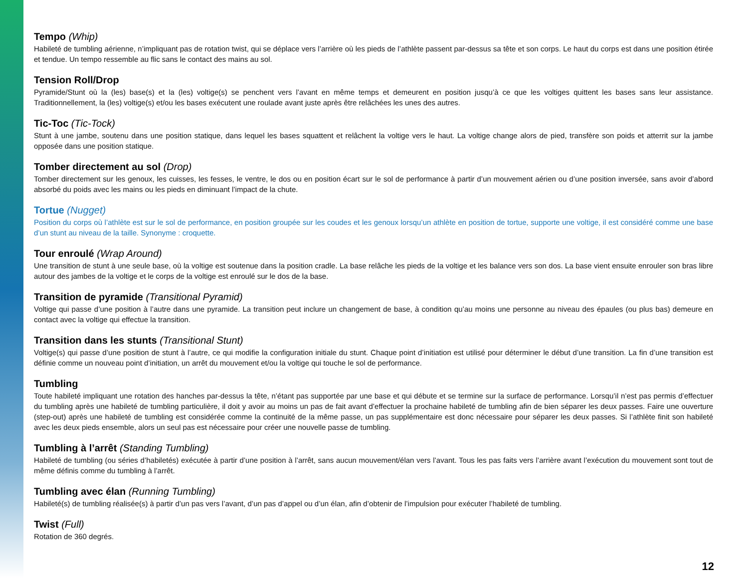Tempo (Whip)
Habileté de tumbling aérienne, n’impliquant pas de rotation twist, qui se déplace vers l’arrière où les pieds de l’athlète passent par-dessus sa tête et son corps. Le haut du corps est dans une position étirée et tendue. Un tempo ressemble au flic sans le contact des mains au sol.
Tension Roll/Drop
Pyramide/Stunt où la (les) base(s) et la (les) voltige(s) se penchent vers l’avant en même temps et demeurent en position jusqu’à ce que les voltiges quittent les bases sans leur assistance. Traditionnellement, la (les) voltige(s) et/ou les bases exécutent une roulade avant juste après être relâchées les unes des autres.
Tic-Toc (Tic-Tock)
Stunt à une jambe, soutenu dans une position statique, dans lequel les bases squattent et relâchent la voltige vers le haut. La voltige change alors de pied, transfère son poids et atterrit sur la jambe opposée dans une position statique.
Tomber directement au sol (Drop)
Tomber directement sur les genoux, les cuisses, les fesses, le ventre, le dos ou en position écart sur le sol de performance à partir d’un mouvement aérien ou d’une position inversée, sans avoir d’abord absorbé du poids avec les mains ou les pieds en diminuant l’impact de la chute.
Tortue (Nugget)
Position du corps où l’athlète est sur le sol de performance, en position groupée sur les coudes et les genoux lorsqu’un athlète en position de tortue, supporte une voltige, il est considéré comme une base d’un stunt au niveau de la taille. Synonyme : croquette.
Tour enroulé (Wrap Around)
Une transition de stunt à une seule base, où la voltige est soutenue dans la position cradle. La base relâche les pieds de la voltige et les balance vers son dos. La base vient ensuite enrouler son bras libre autour des jambes de la voltige et le corps de la voltige est enroulé sur le dos de la base.
Transition de pyramide (Transitional Pyramid)
Voltige qui passe d’une position à l’autre dans une pyramide. La transition peut inclure un changement de base, à condition qu’au moins une personne au niveau des épaules (ou plus bas) demeure en contact avec la voltige qui effectue la transition.
Transition dans les stunts (Transitional Stunt)
Voltige(s) qui passe d’une position de stunt à l’autre, ce qui modifie la configuration initiale du stunt. Chaque point d’initiation est utilisé pour déterminer le début d’une transition. La fin d’une transition est définie comme un nouveau point d’initiation, un arrêt du mouvement et/ou la voltige qui touche le sol de performance.
Tumbling
Toute habileté impliquant une rotation des hanches par-dessus la tête, n’étant pas supportée par une base et qui débute et se termine sur la surface de performance. Lorsqu’il n’est pas permis d’effectuer du tumbling après une habileté de tumbling particulière, il doit y avoir au moins un pas de fait avant d’effectuer la prochaine habileté de tumbling afin de bien séparer les deux passes. Faire une ouverture (step-out) après une habileté de tumbling est considérée comme la continuité de la même passe, un pas supplémentaire est donc nécessaire pour séparer les deux passes. Si l’athlète finit son habileté avec les deux pieds ensemble, alors un seul pas est nécessaire pour créer une nouvelle passe de tumbling.
Tumbling à l’arrêt (Standing Tumbling)
Habileté de tumbling (ou séries d’habiletés) exécutée à partir d’une position à l’arrêt, sans aucun mouvement/élan vers l’avant. Tous les pas faits vers l’arrière avant l’exécution du mouvement sont tout de même définis comme du tumbling à l’arrêt.
Tumbling avec élan (Running Tumbling)
Habileté(s) de tumbling réalisée(s) à partir d’un pas vers l’avant, d’un pas d’appel ou d’un élan, afin d’obtenir de l’impulsion pour exécuter l’habileté de tumbling.
Twist (Full)
Rotation de 360 degrés.
12